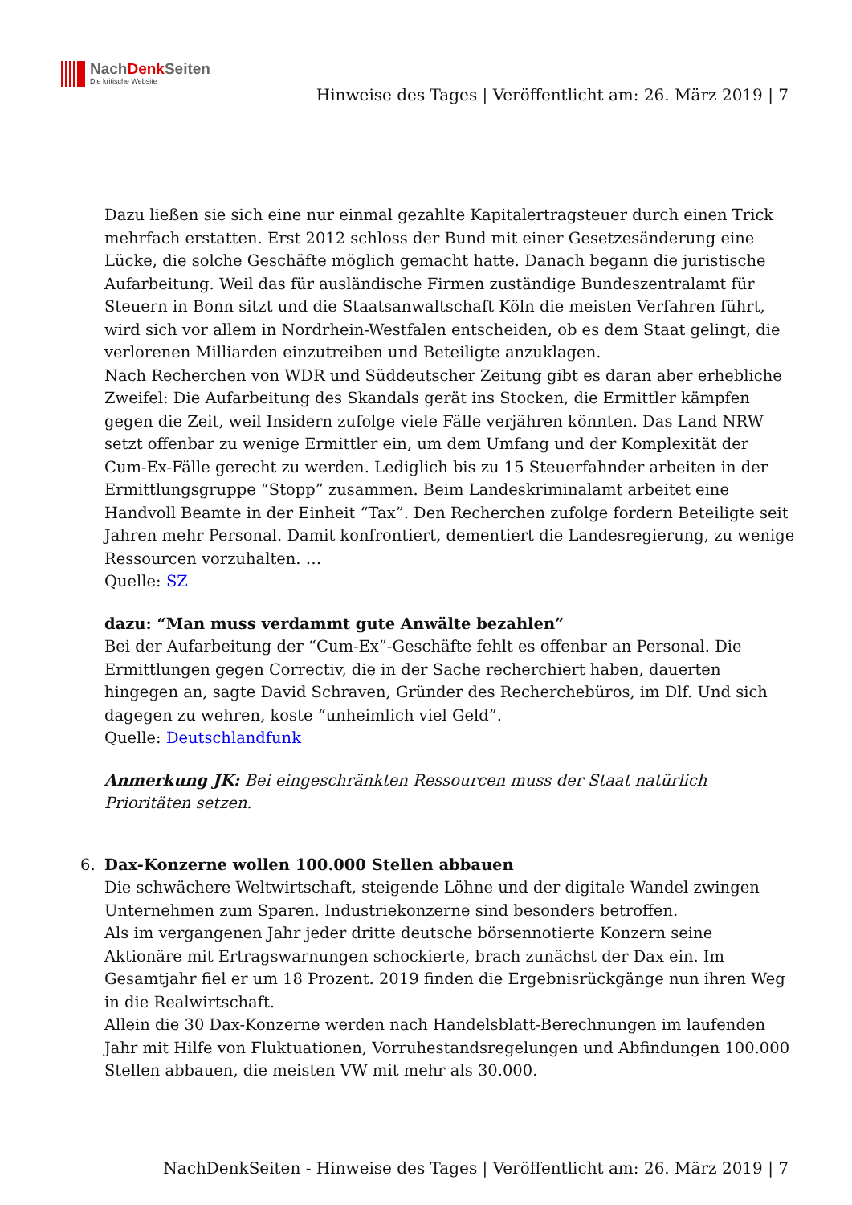NachDenk Seiten
Die kritische Website
Hinweise des Tages | Veröffentlicht am: 26. März 2019 | 7
Dazu ließen sie sich eine nur einmal gezahlte Kapitalertragsteuer durch einen Trick mehrfach erstatten. Erst 2012 schloss der Bund mit einer Gesetzesänderung eine Lücke, die solche Geschäfte möglich gemacht hatte. Danach begann die juristische Aufarbeitung. Weil das für ausländische Firmen zuständige Bundeszentralamt für Steuern in Bonn sitzt und die Staatsanwaltschaft Köln die meisten Verfahren führt, wird sich vor allem in Nordrhein-Westfalen entscheiden, ob es dem Staat gelingt, die verlorenen Milliarden einzutreiben und Beteiligte anzuklagen.
Nach Recherchen von WDR und Süddeutscher Zeitung gibt es daran aber erhebliche Zweifel: Die Aufarbeitung des Skandals gerät ins Stocken, die Ermittler kämpfen gegen die Zeit, weil Insidern zufolge viele Fälle verjähren könnten. Das Land NRW setzt offenbar zu wenige Ermittler ein, um dem Umfang und der Komplexität der Cum-Ex-Fälle gerecht zu werden. Lediglich bis zu 15 Steuerfahnder arbeiten in der Ermittlungsgruppe “Stopp” zusammen. Beim Landeskriminalamt arbeitet eine Handvoll Beamte in der Einheit “Tax”. Den Recherchen zufolge fordern Beteiligte seit Jahren mehr Personal. Damit konfrontiert, dementiert die Landesregierung, zu wenige Ressourcen vorzuhalten. …
Quelle: SZ
dazu: “Man muss verdammt gute Anwälte bezahlen”
Bei der Aufarbeitung der “Cum-Ex”-Geschäfte fehlt es offenbar an Personal. Die Ermittlungen gegen Correctiv, die in der Sache recherchiert haben, dauerten hingegen an, sagte David Schraven, Gründer des Recherchebüros, im Dlf. Und sich dagegen zu wehren, koste “unheimlich viel Geld”.
Quelle: Deutschlandfunk
Anmerkung JK: Bei eingeschränkten Ressourcen muss der Staat natürlich Prioritäten setzen.
6.
Dax-Konzerne wollen 100.000 Stellen abbauen
Die schwächere Weltwirtschaft, steigende Löhne und der digitale Wandel zwingen Unternehmen zum Sparen. Industriekonzerne sind besonders betroffen.
Als im vergangenen Jahr jeder dritte deutsche börsennotierte Konzern seine Aktionäre mit Ertragswarnungen schockierte, brach zunächst der Dax ein. Im Gesamtjahr fiel er um 18 Prozent. 2019 finden die Ergebnisrückgänge nun ihren Weg in die Realwirtschaft.
Allein die 30 Dax-Konzerne werden nach Handelsblatt-Berechnungen im laufenden Jahr mit Hilfe von Fluktuationen, Vorruhestandsregelungen und Abfindungen 100.000 Stellen abbauen, die meisten VW mit mehr als 30.000.
NachDenkSeiten - Hinweise des Tages | Veröffentlicht am: 26. März 2019 | 7